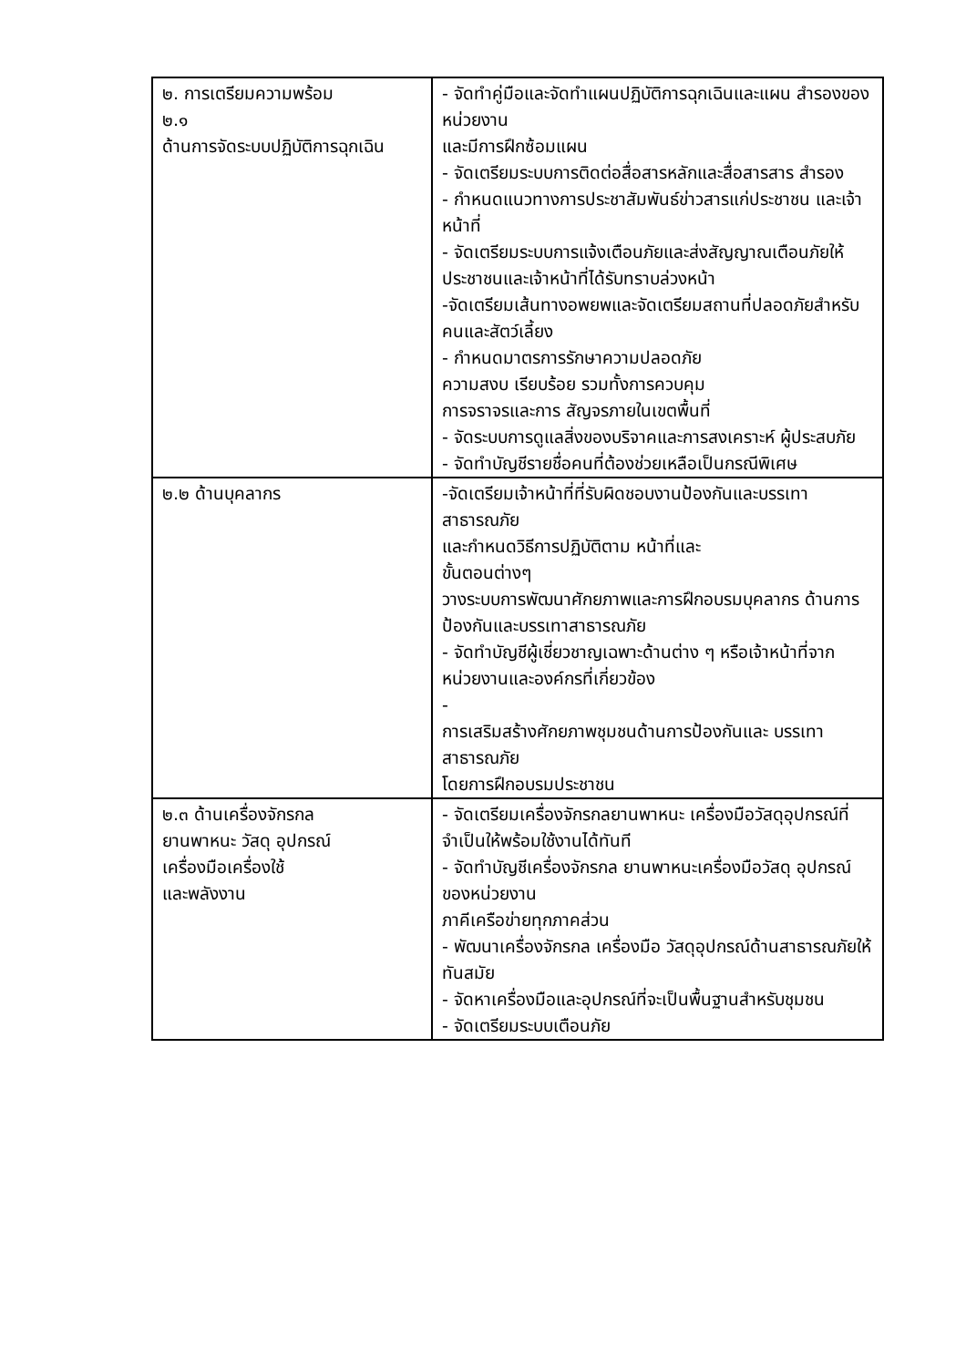| ๒. การเตรียมความพร้อม ๒.๑ ด้านการจัดระบบปฏิบัติการฉุกเฉิน | - จัดทำคู่มือและจัดทำแผนปฏิบัติการฉุกเฉินและแผน สำรองของหน่วยงาน และมีการฝึกซ้อมแผน - จัดเตรียมระบบการติดต่อสื่อสารหลักและสื่อสารสาร สำรอง - กำหนดแนวทางการประชาสัมพันธ์ข่าวสารแก่ประชาชน และเจ้าหน้าที่ - จัดเตรียมระบบการแจ้งเตือนภัยและส่งสัญญาณเตือนภัยให้ประชาชนและเจ้าหน้าที่ได้รับทราบล่วงหน้า -จัดเตรียมเส้นทางอพยพและจัดเตรียมสถานที่ปลอดภัยสำหรับคนและสัตว์เลี้ยง - กำหนดมาตรการรักษาความปลอดภัย ความสงบ เรียบร้อย รวมทั้งการควบคุม การจราจรและการ สัญจรภายในเขตพื้นที่ - จัดระบบการดูแลสิ่งของบริจาคและการสงเคราะห์ ผู้ประสบภัย - จัดทำบัญชีรายชื่อคนที่ต้องช่วยเหลือเป็นกรณีพิเศษ |
| ๒.๒ ด้านบุคลากร | -จัดเตรียมเจ้าหน้าที่ที่รับผิดชอบงานป้องกันและบรรเทาสาธารณภัย และกำหนดวิธีการปฏิบัติตาม หน้าที่และ ขั้นตอนต่างๆ วางระบบการพัฒนาศักยภาพและการฝึกอบรมบุคลากร ด้านการป้องกันและบรรเทาสาธารณภัย - จัดทำบัญชีผู้เชี่ยวชาญเฉพาะด้านต่าง ๆ หรือเจ้าหน้าที่จากหน่วยงานและองค์กรที่เกี่ยวข้อง - การเสริมสร้างศักยภาพชุมชนด้านการป้องกันและ บรรเทาสาธารณภัย โดยการฝึกอบรมประชาชน |
| ๒.๓ ด้านเครื่องจักรกล ยานพาหนะ วัสดุ อุปกรณ์ เครื่องมือเครื่องใช้ และพลังงาน | - จัดเตรียมเครื่องจักรกลยานพาหนะ เครื่องมือวัสดุอุปกรณ์ที่จำเป็นให้พร้อมใช้งานได้ทันที - จัดทำบัญชีเครื่องจักรกล ยานพาหนะเครื่องมือวัสดุ อุปกรณ์ของหน่วยงาน ภาคีเครือข่ายทุกภาคส่วน - พัฒนาเครื่องจักรกล เครื่องมือ วัสดุอุปกรณ์ด้านสาธารณภัยให้ทันสมัย - จัดหาเครื่องมือและอุปกรณ์ที่จะเป็นพื้นฐานสำหรับชุมชน - จัดเตรียมระบบเตือนภัย |